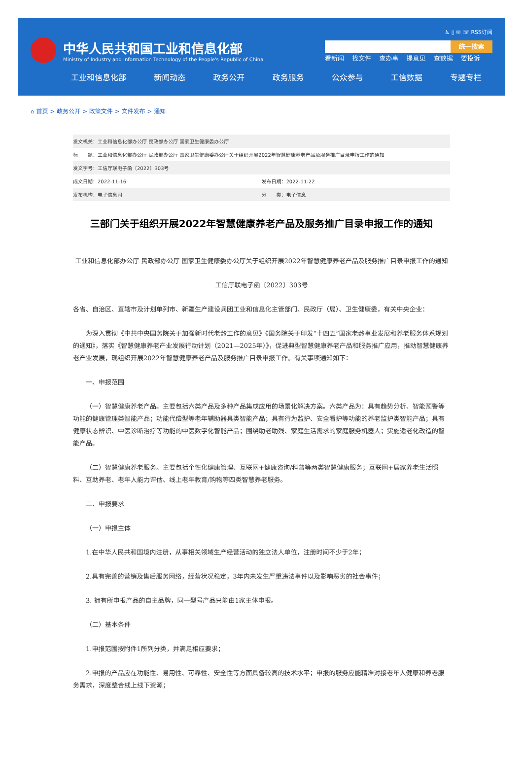中华人民共和国工业和信息化部
Ministry of Industry and Information Technology of the People's Republic of China
♿ ▯ ✉ ☏ RSS订阅
统一搜索
看新闻 找文件 查办事 提意见 查数据 要投诉
工业和信息化部 新闻动态 政务公开 政务服务 公众参与 工信数据 专题专栏
⌂ 首页 > 政务公开 > 政策文件 > 文件发布 > 通知
| 发文机关：工业和信息化部办公厅 民政部办公厅 国家卫生健康委办公厅 | |
| 标 题：工业和信息化部办公厅 民政部办公厅 国家卫生健康委办公厅关于组织开展2022年智慧健康养老产品及服务推广目录申报工作的通知 | |
| 发文字号：工信厅联电子函〔2022〕303号 | |
| 成文日期：2022-11-16 | 发布日期：2022-11-22 |
| 发布机构：电子信息司 | 分 类：电子信息 |
三部门关于组织开展2022年智慧健康养老产品及服务推广目录申报工作的通知
工业和信息化部办公厅 民政部办公厅 国家卫生健康委办公厅关于组织开展2022年智慧健康养老产品及服务推广目录申报工作的通知
工信厅联电子函〔2022〕303号
各省、自治区、直辖市及计划单列市、新疆生产建设兵团工业和信息化主管部门、民政厅（局）、卫生健康委，有关中央企业：
为深入贯彻《中共中央国务院关于加强新时代老龄工作的意见》《国务院关于印发“十四五”国家老龄事业发展和养老服务体系规划的通知》，落实《智慧健康养老产业发展行动计划（2021—2025年）》，促进典型智慧健康养老产品和服务推广应用，推动智慧健康养老产业发展，现组织开展2022年智慧健康养老产品及服务推广目录申报工作。有关事项通知如下：
一、申报范围
（一）智慧健康养老产品。主要包括六类产品及多种产品集成应用的场景化解决方案。六类产品为：具有趋势分析、智能预警等功能的健康管理类智能产品；功能代偿型等老年辅助器具类智能产品；具有行为监护、安全看护等功能的养老监护类智能产品；具有健康状态辨识、中医诊断治疗等功能的中医数字化智能产品；围绕助老助残、家庭生活需求的家庭服务机器人；实施适老化改造的智能产品。
（二）智慧健康养老服务。主要包括个性化健康管理、互联网+健康咨询/科普等两类智慧健康服务；互联网+居家养老生活照料、互助养老、老年人能力评估、线上老年教育/购物等四类智慧养老服务。
二、申报要求
（一）申报主体
1.在中华人民共和国境内注册，从事相关领域生产经营活动的独立法人单位，注册时间不少于2年；
2.具有完善的营销及售后服务网络，经营状况稳定，3年内未发生严重违法事件以及影响恶劣的社会事件；
3. 拥有所申报产品的自主品牌，同一型号产品只能由1家主体申报。
（二）基本条件
1.申报范围按附件1所列分类，并满足相应要求；
2.申报的产品应在功能性、易用性、可靠性、安全性等方面具备较高的技术水平；申报的服务应能精准对接老年人健康和养老服务需求，深度整合线上线下资源；